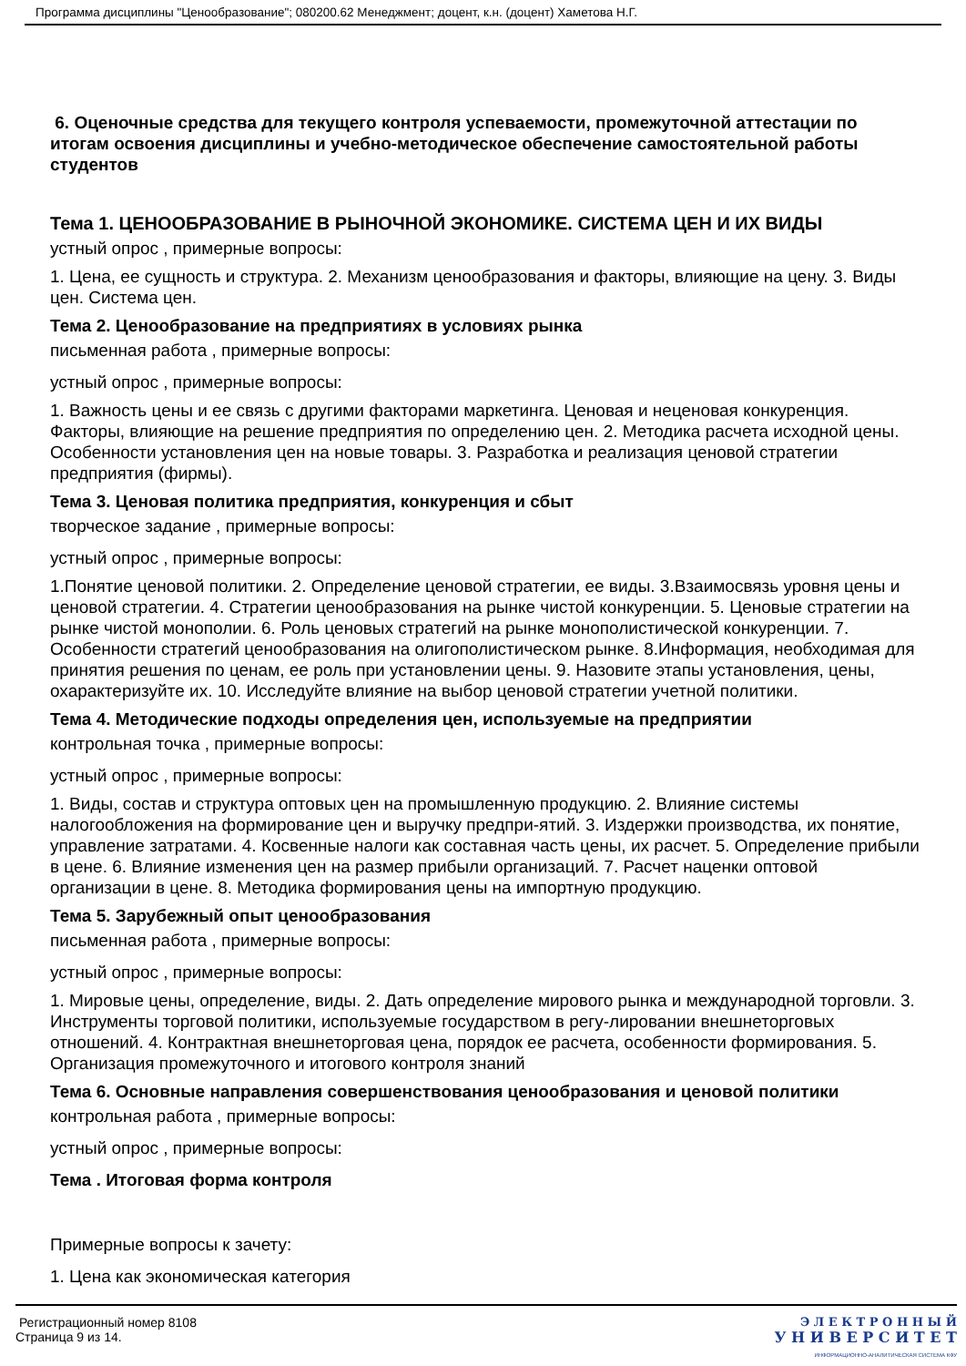Программа дисциплины "Ценообразование"; 080200.62 Менеджмент; доцент, к.н. (доцент) Хаметова Н.Г.
6. Оценочные средства для текущего контроля успеваемости, промежуточной аттестации по итогам освоения дисциплины и учебно-методическое обеспечение самостоятельной работы студентов
Тема 1. ЦЕНООБРАЗОВАНИЕ В РЫНОЧНОЙ ЭКОНОМИКЕ. СИСТЕМА ЦЕН И ИХ ВИДЫ
устный опрос , примерные вопросы:
1. Цена, ее сущность и структура. 2. Механизм ценообразования и факторы, влияющие на цену. 3. Виды цен. Система цен.
Тема 2. Ценообразование на предприятиях в условиях рынка
письменная работа , примерные вопросы:
устный опрос , примерные вопросы:
1. Важность цены и ее связь с другими факторами маркетинга. Ценовая и неценовая конкуренция. Факторы, влияющие на решение предприятия по определению цен. 2. Методика расчета исходной цены. Особенности установления цен на новые товары. 3. Разработка и реализация ценовой стратегии предприятия (фирмы).
Тема 3. Ценовая политика предприятия, конкуренция и сбыт
творческое задание , примерные вопросы:
устный опрос , примерные вопросы:
1.Понятие ценовой политики. 2. Определение ценовой стратегии, ее виды. 3.Взаимосвязь уровня цены и ценовой стратегии. 4. Стратегии ценообразования на рынке чистой конкуренции. 5. Ценовые стратегии на рынке чистой монополии. 6. Роль ценовых стратегий на рынке монополистической конкуренции. 7. Особенности стратегий ценообразования на олигополистическом рынке. 8.Информация, необходимая для принятия решения по ценам, ее роль при установлении цены. 9. Назовите этапы установления, цены, охарактеризуйте их. 10. Исследуйте влияние на выбор ценовой стратегии учетной политики.
Тема 4. Методические подходы определения цен, используемые на предприятии
контрольная точка , примерные вопросы:
устный опрос , примерные вопросы:
1. Виды, состав и структура оптовых цен на промышленную продукцию. 2. Влияние системы налогообложения на формирование цен и выручку предпри-ятий. 3. Издержки производства, их понятие, управление затратами. 4. Косвенные налоги как составная часть цены, их расчет. 5. Определение прибыли в цене. 6. Влияние изменения цен на размер прибыли организаций. 7. Расчет наценки оптовой организации в цене. 8. Методика формирования цены на импортную продукцию.
Тема 5. Зарубежный опыт ценообразования
письменная работа , примерные вопросы:
устный опрос , примерные вопросы:
1. Мировые цены, определение, виды. 2. Дать определение мирового рынка и международной торговли. 3. Инструменты торговой политики, используемые государством в регу-лировании внешнеторговых отношений. 4. Контрактная внешнеторговая цена, порядок ее расчета, особенности формирования. 5. Организация промежуточного и итогового контроля знаний
Тема 6. Основные направления совершенствования ценообразования и ценовой политики
контрольная работа , примерные вопросы:
устный опрос , примерные вопросы:
Тема . Итоговая форма контроля
Примерные вопросы к зачету:
1. Цена как экономическая категория
Регистрационный номер 8108
Страница 9 из 14.
Э Л Е К Т Р О Н Н Ы Й
У Н И В Е Р С И Т Е Т
ИНФОРМАЦИОННО-АНАЛИТИЧЕСКАЯ СИСТЕМА КФУ